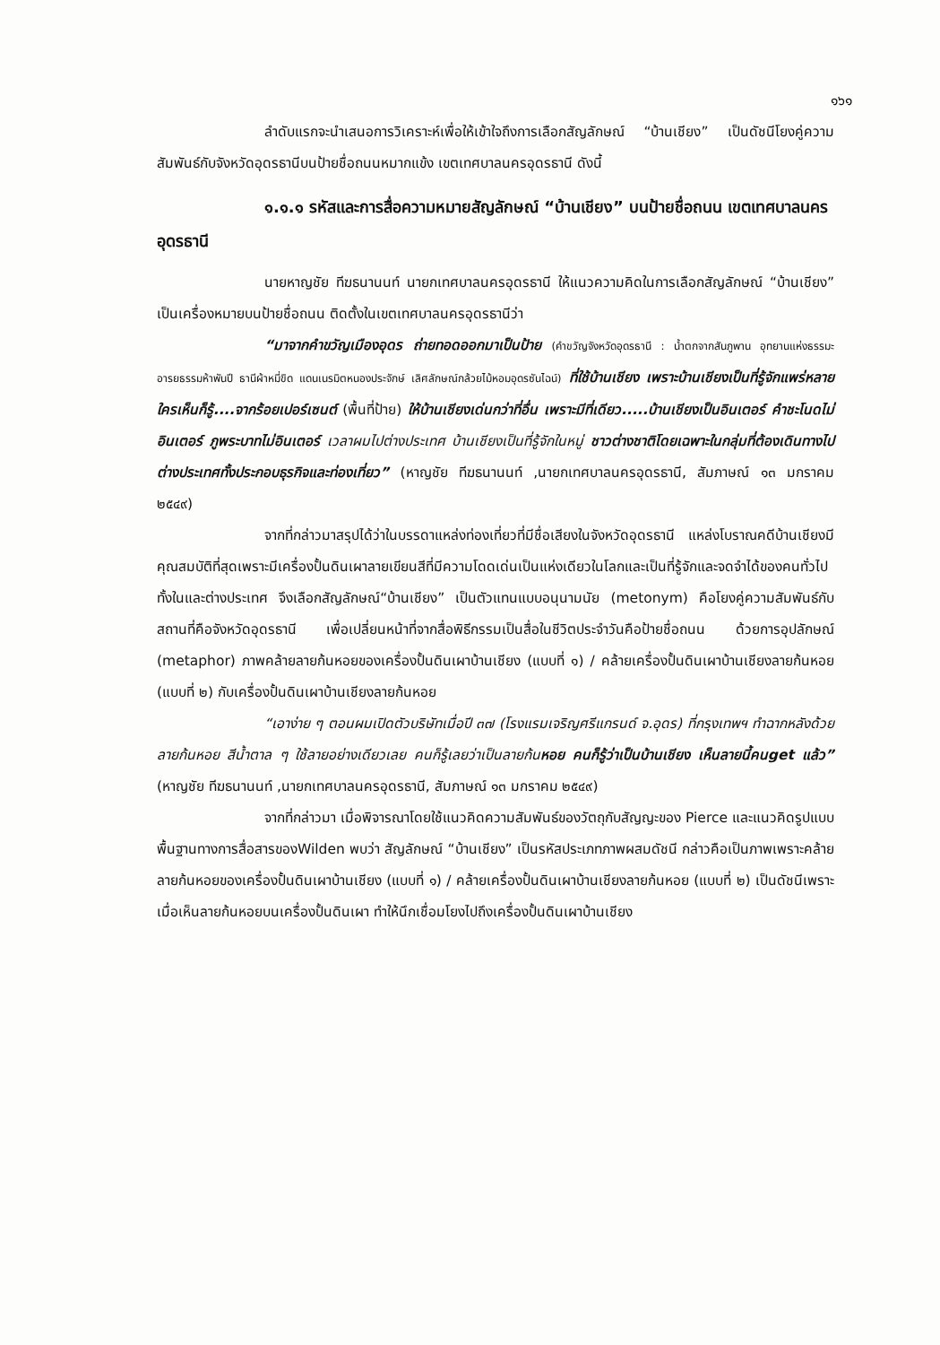๑๖๑
ลำดับแรกจะนำเสนอการวิเคราะห์เพื่อให้เข้าใจถึงการเลือกสัญลักษณ์ “บ้านเชียง” เป็นดัชนีโยงคู่ความสัมพันธ์กับจังหวัดอุดรธานีบนป้ายชื่อถนนหมากแข้ง เขตเทศบาลนครอุดรธานี ดังนี้
๑.๑.๑ รหัสและการสื่อความหมายสัญลักษณ์ “บ้านเชียง” บนป้ายชื่อถนน เขตเทศบาลนครอุดรธานี
นายหาญชัย ทีฆธนานนท์ นายกเทศบาลนครอุดรธานี ให้แนวความคิดในการเลือกสัญลักษณ์ “บ้านเชียง” เป็นเครื่องหมายบนป้ายชื่อถนน ติดตั้งในเขตเทศบาลนครอุดรธานีว่า
“มาจากคำขวัญเมืองอุดร ถ่ายทอดออกมาเป็นป้าย (คำขวัญจังหวัดอุดรธานี : น้ำตกจากสันภูพาน อุทยานแห่งธรรมะ อารยธรรมห้าพันปี ธานีผ้าหมี่ขิด แดนเนรมิตหนองประจักษ์ เลิศลักษณ์กล้วยไม้หอมอุดรซันไฉน์) ที่ใช้บ้านเชียง เพราะบ้านเชียงเป็นที่รู้จักแพร่หลาย ใครเห็นก็รู้....จากร้อยเปอร์เซนต์ (พื้นที่ป้าย) ให้บ้านเชียงเด่นกว่าที่อื่น เพราะมีที่เดียว.....บ้านเชียงเป็นอินเตอร์ คำชะโนดไม่อินเตอร์ ภูพระบาทไม่อินเตอร์ เวลาผมไปต่างประเทศ บ้านเชียงเป็นที่รู้จักในหมู่ ชาวต่างชาติโดยเฉพาะในกลุ่มที่ต้องเดินทางไปต่างประเทศทั้งประกอบธุรกิจและท่องเที่ยว” (หาญชัย ทีฆธนานนท์ ,นายกเทศบาลนครอุดรธานี, สัมภาษณ์ ๑๓ มกราคม ๒๕๔๙)
จากที่กล่าวมาสรุปได้ว่าในบรรดาแหล่งท่องเที่ยวที่มีชื่อเสียงในจังหวัดอุดรธานี แหล่งโบราณคดีบ้านเชียงมีคุณสมบัติที่สุดเพราะมีเครื่องปั้นดินเผาลายเขียนสีที่มีความโดดเด่นเป็นแห่งเดียวในโลกและเป็นที่รู้จักและจดจำได้ของคนทั่วไปทั้งในและต่างประเทศ จึงเลือกสัญลักษณ์“บ้านเชียง” เป็นตัวแทนแบบอนุนามนัย (metonym) คือโยงคู่ความสัมพันธ์กับสถานที่คือจังหวัดอุดรธานี เพื่อเปลี่ยนหน้าที่จากสื่อพิธีกรรมเป็นสื่อในชีวิตประจำวันคือป้ายชื่อถนน ด้วยการอุปลักษณ์ (metaphor) ภาพคล้ายลายก้นหอยของเครื่องปั้นดินเผาบ้านเชียง (แบบที่ ๑) / คล้ายเครื่องปั้นดินเผาบ้านเชียงลายก้นหอย (แบบที่ ๒) กับเครื่องปั้นดินเผาบ้านเชียงลายก้นหอย
“เอาง่าย ๆ ตอนผมเปิดตัวบริษัทเมื่อปี ๓๗ (โรงแรมเจริญศรีแกรนด์ จ.อุดร) ที่กรุงเทพฯ ทำฉากหลังด้วยลายก้นหอย สีน้ำตาล ๆ ใช้ลายอย่างเดียวเลย คนก็รู้เลยว่าเป็นลายก้น หอย คนก็รู้ว่าเป็นบ้านเชียง เห็นลายนี้คนget แล้ว” (หาญชัย ทีฆธนานนท์ ,นายกเทศบาลนครอุดรธานี, สัมภาษณ์ ๑๓ มกราคม ๒๕๔๙)
จากที่กล่าวมา เมื่อพิจารณาโดยใช้แนวคิดความสัมพันธ์ของวัตถุกับสัญญะของ Pierce และแนวคิดรูปแบบพื้นฐานทางการสื่อสารของWilden พบว่า สัญลักษณ์ “บ้านเชียง” เป็นรหัสประเภทภาพผสมดัชนี กล่าวคือเป็นภาพเพราะคล้ายลายก้นหอยของเครื่องปั้นดินเผาบ้านเชียง (แบบที่ ๑) / คล้ายเครื่องปั้นดินเผาบ้านเชียงลายก้นหอย (แบบที่ ๒) เป็นดัชนีเพราะเมื่อเห็นลายก้นหอยบนเครื่องปั้นดินเผา ทำให้นึกเชื่อมโยงไปถึงเครื่องปั้นดินเผาบ้านเชียง